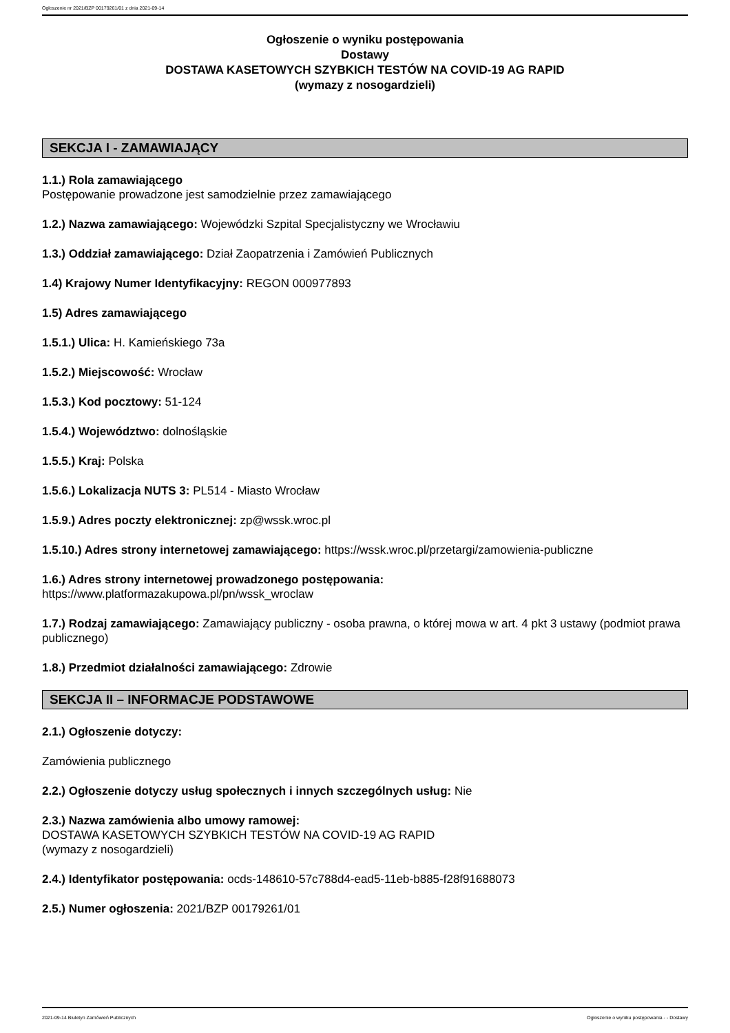Ogłoszenie nr 2021/BZP 00179261/01 z dnia 2021-09-14
Ogłoszenie o wyniku postępowania
Dostawy
DOSTAWA KASETOWYCH SZYBKICH TESTÓW NA COVID-19 AG RAPID
(wymazy z nosogardzieli)
SEKCJA I - ZAMAWIAJĄCY
1.1.) Rola zamawiającego
Postępowanie prowadzone jest samodzielnie przez zamawiającego
1.2.) Nazwa zamawiającego: Wojewódzki Szpital Specjalistyczny we Wrocławiu
1.3.) Oddział zamawiającego: Dział Zaopatrzenia i Zamówień Publicznych
1.4) Krajowy Numer Identyfikacyjny: REGON 000977893
1.5) Adres zamawiającego
1.5.1.) Ulica: H. Kamieńskiego 73a
1.5.2.) Miejscowość: Wrocław
1.5.3.) Kod pocztowy: 51-124
1.5.4.) Województwo: dolnośląskie
1.5.5.) Kraj: Polska
1.5.6.) Lokalizacja NUTS 3: PL514 - Miasto Wrocław
1.5.9.) Adres poczty elektronicznej: zp@wssk.wroc.pl
1.5.10.) Adres strony internetowej zamawiającego: https://wssk.wroc.pl/przetargi/zamowienia-publiczne
1.6.) Adres strony internetowej prowadzonego postępowania:
https://www.platformazakupowa.pl/pn/wssk_wroclaw
1.7.) Rodzaj zamawiającego: Zamawiający publiczny - osoba prawna, o której mowa w art. 4 pkt 3 ustawy (podmiot prawa publicznego)
1.8.) Przedmiot działalności zamawiającego: Zdrowie
SEKCJA II – INFORMACJE PODSTAWOWE
2.1.) Ogłoszenie dotyczy:
Zamówienia publicznego
2.2.) Ogłoszenie dotyczy usług społecznych i innych szczególnych usług: Nie
2.3.) Nazwa zamówienia albo umowy ramowej:
DOSTAWA KASETOWYCH SZYBKICH TESTÓW NA COVID-19 AG RAPID
(wymazy z nosogardzieli)
2.4.) Identyfikator postępowania: ocds-148610-57c788d4-ead5-11eb-b885-f28f91688073
2.5.) Numer ogłoszenia: 2021/BZP 00179261/01
2021-09-14 Biuletyn Zamówień Publicznych Ogłoszenie o wyniku postępowania - - Dostawy